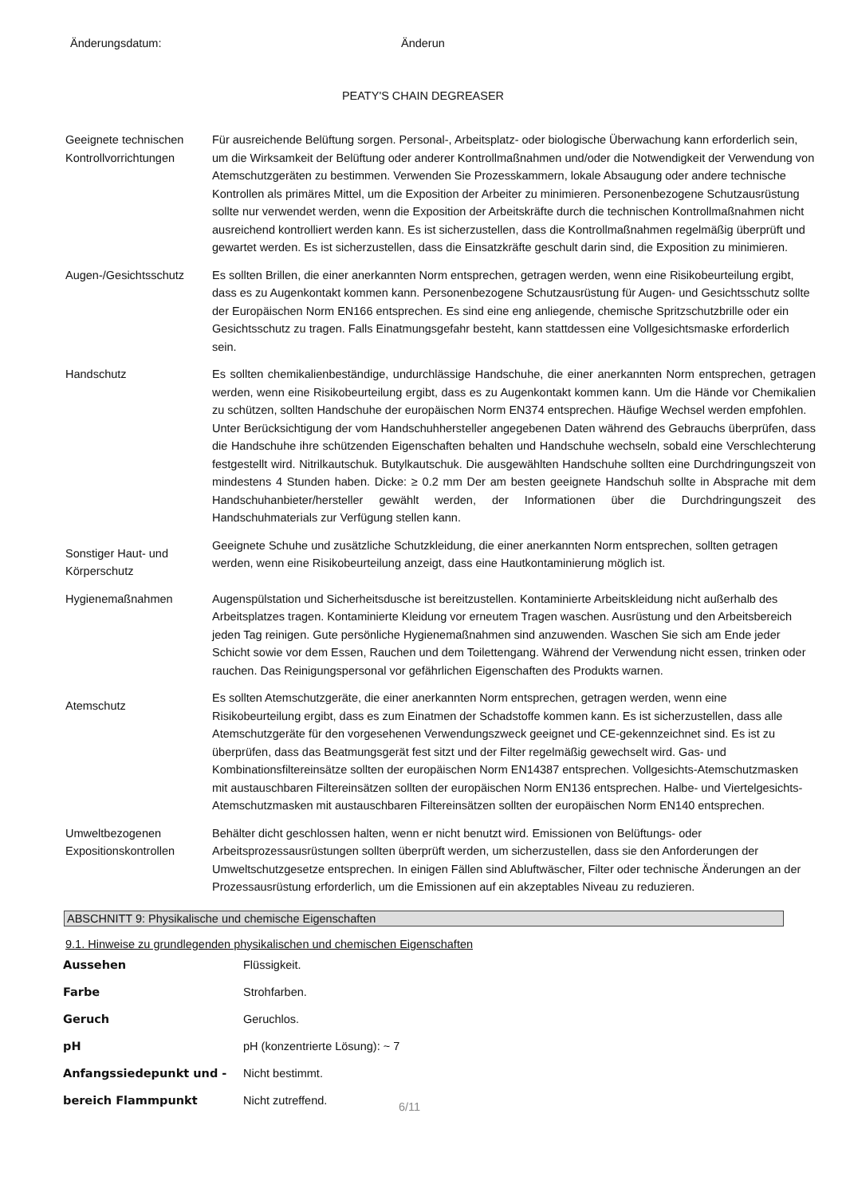Änderungsdatum: Änderun
PEATY'S CHAIN DEGREASER
Geeignete technischen Kontrollvorrichtungen
Für ausreichende Belüftung sorgen. Personal-, Arbeitsplatz- oder biologische Überwachung kann erforderlich sein, um die Wirksamkeit der Belüftung oder anderer Kontrollmaßnahmen und/oder die Notwendigkeit der Verwendung von Atemschutzgeräten zu bestimmen. Verwenden Sie Prozesskammern, lokale Absaugung oder andere technische Kontrollen als primäres Mittel, um die Exposition der Arbeiter zu minimieren. Personenbezogene Schutzausrüstung sollte nur verwendet werden, wenn die Exposition der Arbeitskräfte durch die technischen Kontrollmaßnahmen nicht ausreichend kontrolliert werden kann. Es ist sicherzustellen, dass die Kontrollmaßnahmen regelmäßig überprüft und gewartet werden. Es ist sicherzustellen, dass die Einsatzkräfte geschult darin sind, die Exposition zu minimieren.
Augen-/Gesichtsschutz Es sollten Brillen, die einer anerkannten Norm entsprechen, getragen werden, wenn eine Risikobeurteilung ergibt, dass es zu Augenkontakt kommen kann. Personenbezogene Schutzausrüstung für Augen- und Gesichtsschutz sollte der Europäischen Norm EN166 entsprechen. Es sind eine eng anliegende, chemische Spritzschutzbrille oder ein Gesichtsschutz zu tragen. Falls Einatmungsgefahr besteht, kann stattdessen eine Vollgesichtsmaske erforderlich sein.
Handschutz Es sollten chemikalienbeständige, undurchlässige Handschuhe, die einer anerkannten Norm entsprechen, getragen werden, wenn eine Risikobeurteilung ergibt, dass es zu Augenkontakt kommen kann. Um die Hände vor Chemikalien zu schützen, sollten Handschuhe der europäischen Norm EN374 entsprechen. Häufige Wechsel werden empfohlen.
Unter Berücksichtigung der vom Handschuhhersteller angegebenen Daten während des Gebrauchs überprüfen, dass die Handschuhe ihre schützenden Eigenschaften behalten und Handschuhe wechseln, sobald eine Verschlechterung festgestellt wird. Nitrilkautschuk. Butylkautschuk. Die ausgewählten Handschuhe sollten eine Durchdringungszeit von mindestens 4 Stunden haben. Dicke: ≥ 0.2 mm Der am besten geeignete Handschuh sollte in Absprache mit dem Handschuhanbieter/hersteller gewählt werden, der Informationen über die Durchdringungszeit des Handschuhmaterials zur Verfügung stellen kann.
Sonstiger Haut- und Körperschutz
Geeignete Schuhe und zusätzliche Schutzkleidung, die einer anerkannten Norm entsprechen, sollten getragen werden, wenn eine Risikobeurteilung anzeigt, dass eine Hautkontaminierung möglich ist.
Hygienemaßnahmen Augenspülstation und Sicherheitsdusche ist bereitzustellen. Kontaminierte Arbeitskleidung nicht außerhalb des Arbeitsplatzes tragen. Kontaminierte Kleidung vor erneutem Tragen waschen. Ausrüstung und den Arbeitsbereich jeden Tag reinigen. Gute persönliche Hygienemaßnahmen sind anzuwenden. Waschen Sie sich am Ende jeder Schicht sowie vor dem Essen, Rauchen und dem Toilettengang. Während der Verwendung nicht essen, trinken oder rauchen. Das Reinigungspersonal vor gefährlichen Eigenschaften des Produkts warnen.
Atemschutz
Es sollten Atemschutzgeräte, die einer anerkannten Norm entsprechen, getragen werden, wenn eine Risikobeurteilung ergibt, dass es zum Einatmen der Schadstoffe kommen kann. Es ist sicherzustellen, dass alle Atemschutzgeräte für den vorgesehenen Verwendungszweck geeignet und CE-gekennzeichnet sind. Es ist zu überprüfen, dass das Beatmungsgerät fest sitzt und der Filter regelmäßig gewechselt wird. Gas- und Kombinationsfiltereinsätze sollten der europäischen Norm EN14387 entsprechen. Vollgesichts-Atemschutzmasken mit austauschbaren Filtereinsätzen sollten der europäischen Norm EN136 entsprechen. Halbe- und Viertelgesichts-Atemschutzmasken mit austauschbaren Filtereinsätzen sollten der europäischen Norm EN140 entsprechen.
Umweltbezogenen Expositionskontrollen
Behälter dicht geschlossen halten, wenn er nicht benutzt wird. Emissionen von Belüftungs- oder Arbeitsprozessausrüstungen sollten überprüft werden, um sicherzustellen, dass sie den Anforderungen der Umweltschutzgesetze entsprechen. In einigen Fällen sind Abluftwäscher, Filter oder technische Änderungen an der Prozessausrüstung erforderlich, um die Emissionen auf ein akzeptables Niveau zu reduzieren.
ABSCHNITT 9: Physikalische und chemische Eigenschaften
9.1. Hinweise zu grundlegenden physikalischen und chemischen Eigenschaften
Aussehen Flüssigkeit.
Farbe Strohfarben.
Geruch Geruchlos.
pH pH (konzentrierte Lösung): ~ 7
Anfangssiedepunkt und - Nicht bestimmt.
bereich Flammpunkt Nicht zutreffend.
6/11